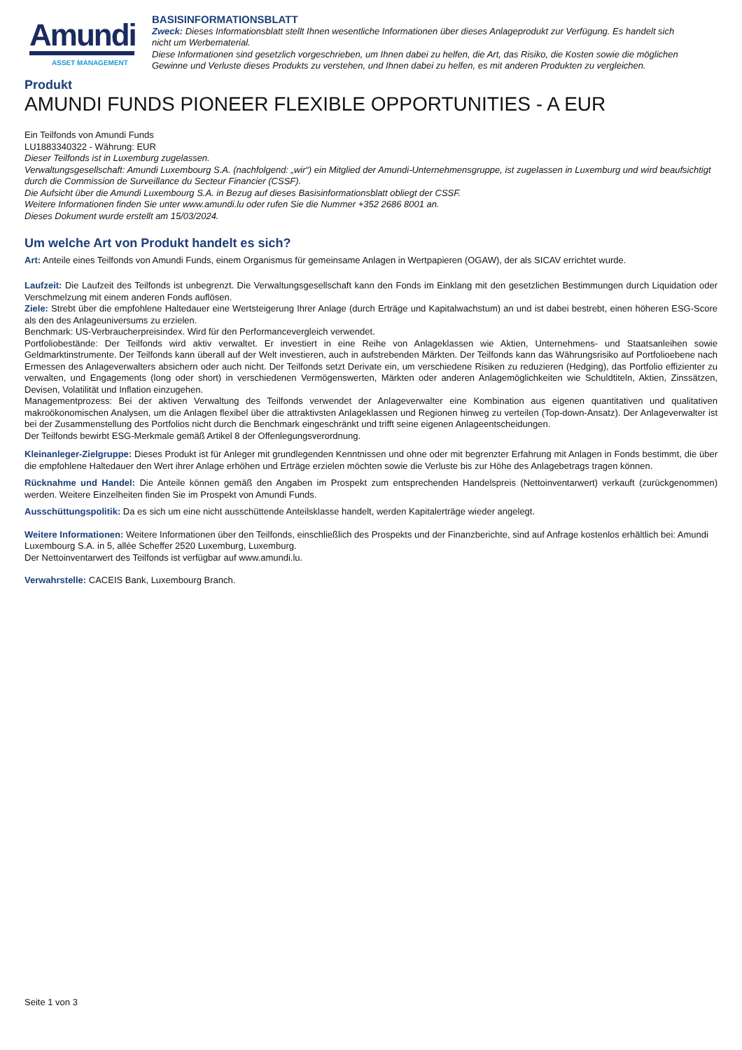Amundi
ASSET MANAGEMENT
BASISINFORMATIONSBLATT
Zweck: Dieses Informationsblatt stellt Ihnen wesentliche Informationen über dieses Anlageprodukt zur Verfügung. Es handelt sich nicht um Werbematerial.
Diese Informationen sind gesetzlich vorgeschrieben, um Ihnen dabei zu helfen, die Art, das Risiko, die Kosten sowie die möglichen Gewinne und Verluste dieses Produkts zu verstehen, und Ihnen dabei zu helfen, es mit anderen Produkten zu vergleichen.
Produkt
AMUNDI FUNDS PIONEER FLEXIBLE OPPORTUNITIES - A EUR
Ein Teilfonds von Amundi Funds
LU1883340322 - Währung: EUR
Dieser Teilfonds ist in Luxemburg zugelassen.
Verwaltungsgesellschaft: Amundi Luxembourg S.A. (nachfolgend: „wir“) ein Mitglied der Amundi-Unternehmensgruppe, ist zugelassen in Luxemburg und wird beaufsichtigt durch die Commission de Surveillance du Secteur Financier (CSSF).
Die Aufsicht über die Amundi Luxembourg S.A. in Bezug auf dieses Basisinformationsblatt obliegt der CSSF.
Weitere Informationen finden Sie unter www.amundi.lu oder rufen Sie die Nummer +352 2686 8001 an.
Dieses Dokument wurde erstellt am 15/03/2024.
Um welche Art von Produkt handelt es sich?
Art: Anteile eines Teilfonds von Amundi Funds, einem Organismus für gemeinsame Anlagen in Wertpapieren (OGAW), der als SICAV errichtet wurde.
Laufzeit: Die Laufzeit des Teilfonds ist unbegrenzt. Die Verwaltungsgesellschaft kann den Fonds im Einklang mit den gesetzlichen Bestimmungen durch Liquidation oder Verschmelzung mit einem anderen Fonds auflösen.
Ziele: Strebt über die empfohlene Haltedauer eine Wertsteigerung Ihrer Anlage (durch Erträge und Kapitalwachstum) an und ist dabei bestrebt, einen höheren ESG-Score als den des Anlageuniversums zu erzielen.
Benchmark: US-Verbraucherpreisindex. Wird für den Performancevergleich verwendet.
Portfoliobestände: Der Teilfonds wird aktiv verwaltet. Er investiert in eine Reihe von Anlageklassen wie Aktien, Unternehmens- und Staatsanleihen sowie Geldmarktinstrumente. Der Teilfonds kann überall auf der Welt investieren, auch in aufstrebenden Märkten. Der Teilfonds kann das Währungsrisiko auf Portfolioebene nach Ermessen des Anlageverwalters absichern oder auch nicht. Der Teilfonds setzt Derivate ein, um verschiedene Risiken zu reduzieren (Hedging), das Portfolio effizienter zu verwalten, und Engagements (long oder short) in verschiedenen Vermögenswerten, Märkten oder anderen Anlagemöglichkeiten wie Schuldtiteln, Aktien, Zinssätzen, Devisen, Volatilität und Inflation einzugehen.
Managementprozess: Bei der aktiven Verwaltung des Teilfonds verwendet der Anlageverwalter eine Kombination aus eigenen quantitativen und qualitativen makroökonomischen Analysen, um die Anlagen flexibel über die attraktivsten Anlageklassen und Regionen hinweg zu verteilen (Top-down-Ansatz). Der Anlageverwalter ist bei der Zusammenstellung des Portfolios nicht durch die Benchmark eingeschränkt und trifft seine eigenen Anlageentscheidungen.
Der Teilfonds bewirbt ESG-Merkmale gemäß Artikel 8 der Offenlegungsverordnung.
Kleinanleger-Zielgruppe: Dieses Produkt ist für Anleger mit grundlegenden Kenntnissen und ohne oder mit begrenzter Erfahrung mit Anlagen in Fonds bestimmt, die über die empfohlene Haltedauer den Wert ihrer Anlage erhöhen und Erträge erzielen möchten sowie die Verluste bis zur Höhe des Anlagebetrags tragen können.
Rücknahme und Handel: Die Anteile können gemäß den Angaben im Prospekt zum entsprechenden Handelspreis (Nettoinventarwert) verkauft (zurückgenommen) werden. Weitere Einzelheiten finden Sie im Prospekt von Amundi Funds.
Ausschüttungspolitik: Da es sich um eine nicht ausschüttende Anteilsklasse handelt, werden Kapitalerträge wieder angelegt.
Weitere Informationen: Weitere Informationen über den Teilfonds, einschließlich des Prospekts und der Finanzberichte, sind auf Anfrage kostenlos erhältlich bei: Amundi Luxembourg S.A. in 5, allée Scheffer 2520 Luxemburg, Luxemburg.
Der Nettoinventarwert des Teilfonds ist verfügbar auf www.amundi.lu.
Verwahrstelle: CACEIS Bank, Luxembourg Branch.
Seite 1 von 3